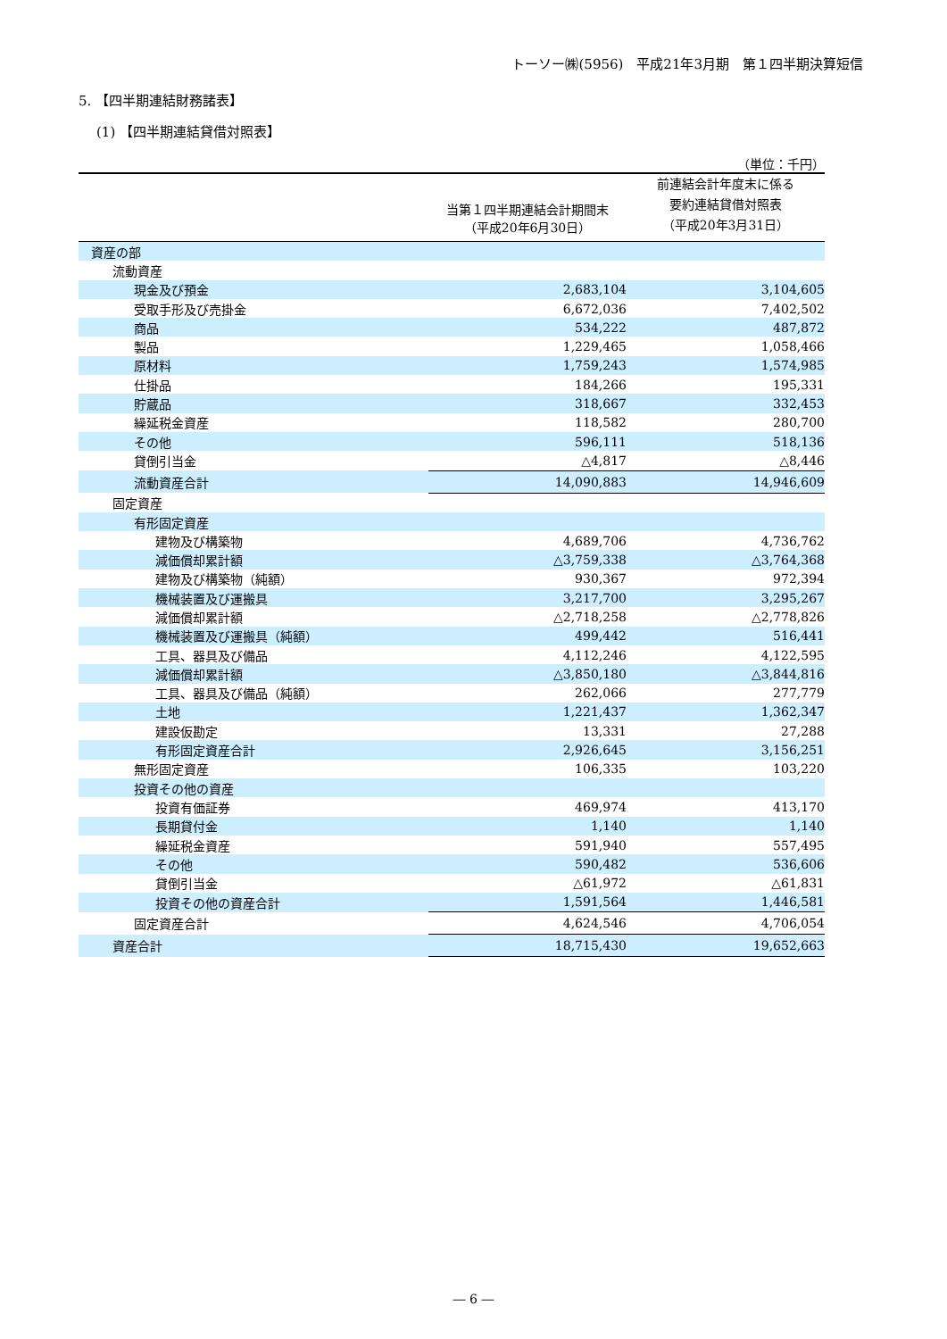トーソー㈱(5956)　平成21年3月期　第１四半期決算短信
5. 【四半期連結財務諸表】
(1) 【四半期連結貸借対照表】
（単位：千円）
| | 当第１四半期連結会計期間末 （平成20年6月30日） | 前連結会計年度末に係る 要約連結貸借対照表 （平成20年3月31日） |
| --- | --- | --- |
| 資産の部 | | |
| 流動資産 | | |
| 現金及び預金 | 2,683,104 | 3,104,605 |
| 受取手形及び売掛金 | 6,672,036 | 7,402,502 |
| 商品 | 534,222 | 487,872 |
| 製品 | 1,229,465 | 1,058,466 |
| 原材料 | 1,759,243 | 1,574,985 |
| 仕掛品 | 184,266 | 195,331 |
| 貯蔵品 | 318,667 | 332,453 |
| 繰延税金資産 | 118,582 | 280,700 |
| その他 | 596,111 | 518,136 |
| 貸倒引当金 | △4,817 | △8,446 |
| 流動資産合計 | 14,090,883 | 14,946,609 |
| 固定資産 | | |
| 有形固定資産 | | |
| 建物及び構築物 | 4,689,706 | 4,736,762 |
| 減価償却累計額 | △3,759,338 | △3,764,368 |
| 建物及び構築物（純額） | 930,367 | 972,394 |
| 機械装置及び運搬具 | 3,217,700 | 3,295,267 |
| 減価償却累計額 | △2,718,258 | △2,778,826 |
| 機械装置及び運搬具（純額） | 499,442 | 516,441 |
| 工具、器具及び備品 | 4,112,246 | 4,122,595 |
| 減価償却累計額 | △3,850,180 | △3,844,816 |
| 工具、器具及び備品（純額） | 262,066 | 277,779 |
| 土地 | 1,221,437 | 1,362,347 |
| 建設仮勘定 | 13,331 | 27,288 |
| 有形固定資産合計 | 2,926,645 | 3,156,251 |
| 無形固定資産 | 106,335 | 103,220 |
| 投資その他の資産 | | |
| 投資有価証券 | 469,974 | 413,170 |
| 長期貸付金 | 1,140 | 1,140 |
| 繰延税金資産 | 591,940 | 557,495 |
| その他 | 590,482 | 536,606 |
| 貸倒引当金 | △61,972 | △61,831 |
| 投資その他の資産合計 | 1,591,564 | 1,446,581 |
| 固定資産合計 | 4,624,546 | 4,706,054 |
| 資産合計 | 18,715,430 | 19,652,663 |
― 6 ―